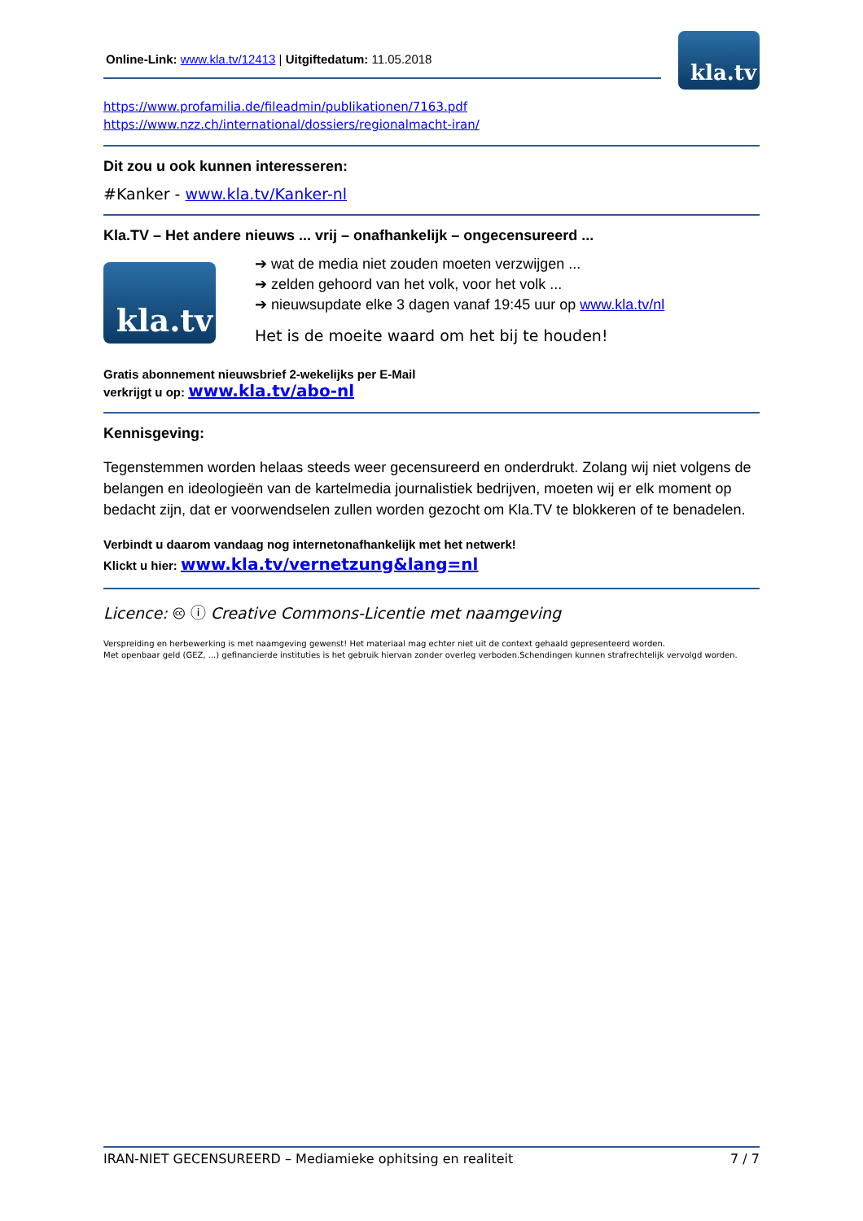Online-Link: www.kla.tv/12413 | Uitgiftedatum: 11.05.2018
kla.tv
https://www.profamilia.de/fileadmin/publikationen/7163.pdf
https://www.nzz.ch/international/dossiers/regionalmacht-iran/
Dit zou u ook kunnen interesseren:
#Kanker - www.kla.tv/Kanker-nl
Kla.TV – Het andere nieuws ... vrij – onafhankelijk – ongecensureerd ...
kla.tv
➔ wat de media niet zouden moeten verzwijgen ...
➔ zelden gehoord van het volk, voor het volk ...
➔ nieuwsupdate elke 3 dagen vanaf 19:45 uur op www.kla.tv/nl
Het is de moeite waard om het bij te houden!
Gratis abonnement nieuwsbrief 2-wekelijks per E-Mail
verkrijgt u op: www.kla.tv/abo-nl
Kennisgeving:
Tegenstemmen worden helaas steeds weer gecensureerd en onderdrukt. Zolang wij niet volgens de belangen en ideologieën van de kartelmedia journalistiek bedrijven, moeten wij er elk moment op bedacht zijn, dat er voorwendselen zullen worden gezocht om Kla.TV te blokkeren of te benadelen.
Verbindt u daarom vandaag nog internetonafhankelijk met het netwerk!
Klickt u hier: www.kla.tv/vernetzung&lang=nl
Licence: 🅭 ⓘ Creative Commons-Licentie met naamgeving
Verspreiding en herbewerking is met naamgeving gewenst! Het materiaal mag echter niet uit de context gehaald gepresenteerd worden.
Met openbaar geld (GEZ, ...) gefinancierde instituties is het gebruik hiervan zonder overleg verboden.Schendingen kunnen strafrechtelijk vervolgd worden.
IRAN-NIET GECENSUREERD – Mediamieke ophitsing en realiteit 7 / 7